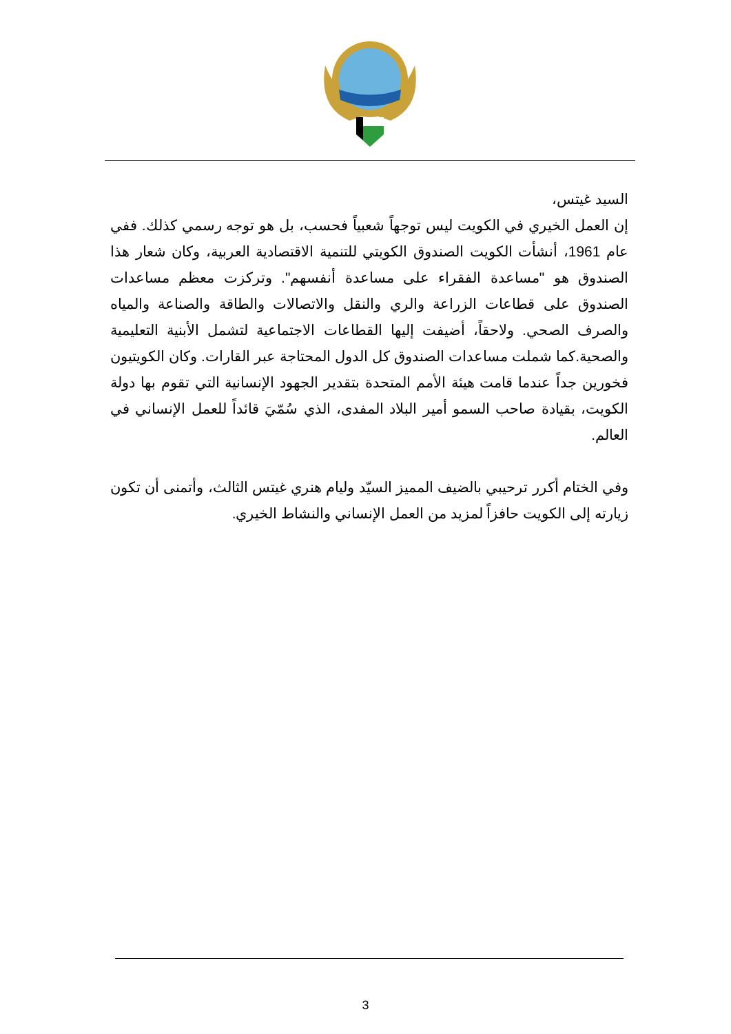السيد غيتس،
إن العمل الخيري في الكويت ليس توجهاً شعبياً فحسب، بل هو توجه رسمي كذلك. ففي عام 1961، أنشأت الكويت الصندوق الكويتي للتنمية الاقتصادية العربية، وكان شعار هذا الصندوق هو "مساعدة الفقراء على مساعدة أنفسهم". وتركزت معظم مساعدات الصندوق على قطاعات الزراعة والري والنقل والاتصالات والطاقة والصناعة والمياه والصرف الصحي. ولاحقاً، أضيفت إليها القطاعات الاجتماعية لتشمل الأبنية التعليمية والصحية.كما شملت مساعدات الصندوق كل الدول المحتاجة عبر القارات. وكان الكويتيون فخورين جداً عندما قامت هيئة الأمم المتحدة بتقدير الجهود الإنسانية التي تقوم بها دولة الكويت، بقيادة صاحب السمو أمير البلاد المفدى، الذي سُمّيَ قائداً للعمل الإنساني في العالم.
وفي الختام أكرر ترحيبي بالضيف المميز السيّد وليام هنري غيتس الثالث، وأتمنى أن تكون زيارته إلى الكويت حافزاً لمزيد من العمل الإنساني والنشاط الخيري.
3